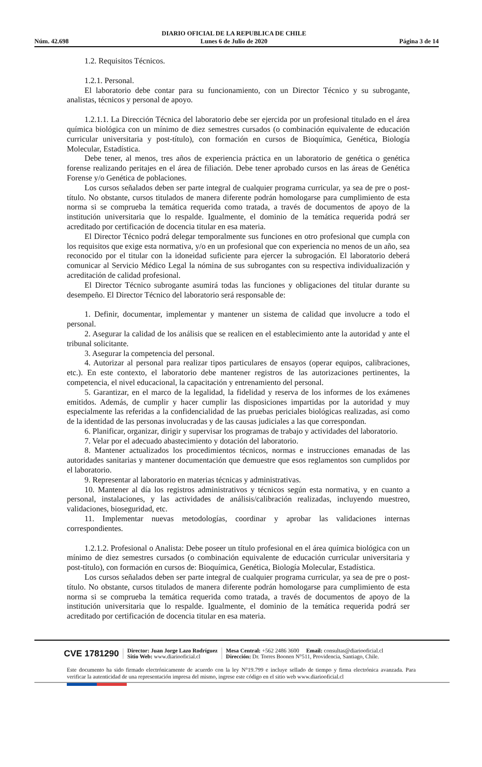Núm. 42.698 DIARIO OFICIAL DE LA REPUBLICA DE CHILE
Lunes 6 de Julio de 2020 Página 3 de 14
1.2. Requisitos Técnicos.
1.2.1. Personal.
El laboratorio debe contar para su funcionamiento, con un Director Técnico y su subrogante, analistas, técnicos y personal de apoyo.
1.2.1.1. La Dirección Técnica del laboratorio debe ser ejercida por un profesional titulado en el área química biológica con un mínimo de diez semestres cursados (o combinación equivalente de educación curricular universitaria y post-título), con formación en cursos de Bioquímica, Genética, Biología Molecular, Estadística.
Debe tener, al menos, tres años de experiencia práctica en un laboratorio de genética o genética forense realizando peritajes en el área de filiación. Debe tener aprobado cursos en las áreas de Genética Forense y/o Genética de poblaciones.
Los cursos señalados deben ser parte integral de cualquier programa curricular, ya sea de pre o post-título. No obstante, cursos titulados de manera diferente podrán homologarse para cumplimiento de esta norma si se comprueba la temática requerida como tratada, a través de documentos de apoyo de la institución universitaria que lo respalde. Igualmente, el dominio de la temática requerida podrá ser acreditado por certificación de docencia titular en esa materia.
El Director Técnico podrá delegar temporalmente sus funciones en otro profesional que cumpla con los requisitos que exige esta normativa, y/o en un profesional que con experiencia no menos de un año, sea reconocido por el titular con la idoneidad suficiente para ejercer la subrogación. El laboratorio deberá comunicar al Servicio Médico Legal la nómina de sus subrogantes con su respectiva individualización y acreditación de calidad profesional.
El Director Técnico subrogante asumirá todas las funciones y obligaciones del titular durante su desempeño. El Director Técnico del laboratorio será responsable de:
1. Definir, documentar, implementar y mantener un sistema de calidad que involucre a todo el personal.
2. Asegurar la calidad de los análisis que se realicen en el establecimiento ante la autoridad y ante el tribunal solicitante.
3. Asegurar la competencia del personal.
4. Autorizar al personal para realizar tipos particulares de ensayos (operar equipos, calibraciones, etc.). En este contexto, el laboratorio debe mantener registros de las autorizaciones pertinentes, la competencia, el nivel educacional, la capacitación y entrenamiento del personal.
5. Garantizar, en el marco de la legalidad, la fidelidad y reserva de los informes de los exámenes emitidos. Además, de cumplir y hacer cumplir las disposiciones impartidas por la autoridad y muy especialmente las referidas a la confidencialidad de las pruebas periciales biológicas realizadas, así como de la identidad de las personas involucradas y de las causas judiciales a las que correspondan.
6. Planificar, organizar, dirigir y supervisar los programas de trabajo y actividades del laboratorio.
7. Velar por el adecuado abastecimiento y dotación del laboratorio.
8. Mantener actualizados los procedimientos técnicos, normas e instrucciones emanadas de las autoridades sanitarias y mantener documentación que demuestre que esos reglamentos son cumplidos por el laboratorio.
9. Representar al laboratorio en materias técnicas y administrativas.
10. Mantener al día los registros administrativos y técnicos según esta normativa, y en cuanto a personal, instalaciones, y las actividades de análisis/calibración realizadas, incluyendo muestreo, validaciones, bioseguridad, etc.
11. Implementar nuevas metodologías, coordinar y aprobar las validaciones internas correspondientes.
1.2.1.2. Profesional o Analista: Debe poseer un título profesional en el área química biológica con un mínimo de diez semestres cursados (o combinación equivalente de educación curricular universitaria y post-título), con formación en cursos de: Bioquímica, Genética, Biología Molecular, Estadística.
Los cursos señalados deben ser parte integral de cualquier programa curricular, ya sea de pre o post-título. No obstante, cursos titulados de manera diferente podrán homologarse para cumplimiento de esta norma si se comprueba la temática requerida como tratada, a través de documentos de apoyo de la institución universitaria que lo respalde. Igualmente, el dominio de la temática requerida podrá ser acreditado por certificación de docencia titular en esa materia.
CVE 1781290 Director: Juan Jorge Lazo Rodríguez
Sitio Web: www.diariooficial.cl Mesa Central: +562 2486 3600 Email: consultas@diariooficial.cl
Dirección: Dr. Torres Boonen N°511, Providencia, Santiago, Chile.
Este documento ha sido firmado electrónicamente de acuerdo con la ley N°19.799 e incluye sellado de tiempo y firma electrónica avanzada. Para verificar la autenticidad de una representación impresa del mismo, ingrese este código en el sitio web www.diariooficial.cl